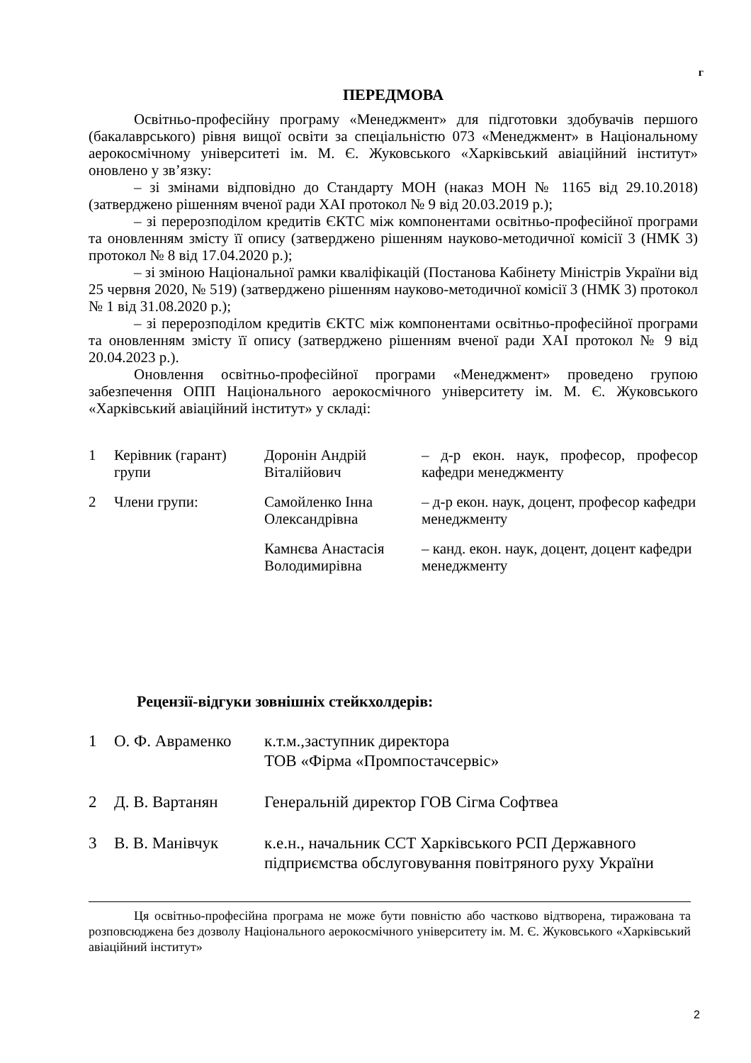г
ПЕРЕДМОВА
Освітньо-професійну програму «Менеджмент» для підготовки здобувачів першого (бакалаврського) рівня вищої освіти за спеціальністю 073 «Менеджмент» в Національному аерокосмічному університеті ім. М. Є. Жуковського «Харківський авіаційний інститут» оновлено у зв’язку:
– зі змінами відповідно до Стандарту МОН (наказ МОН № 1165 від 29.10.2018) (затверджено рішенням вченої ради ХАІ протокол № 9 від 20.03.2019 р.);
– зі перерозподілом кредитів ЄКТС між компонентами освітньо-професійної програми та оновленням змісту її опису (затверджено рішенням науково-методичної комісії 3 (НМК 3) протокол № 8 від 17.04.2020 р.);
– зі зміною Національної рамки кваліфікацій (Постанова Кабінету Міністрів України від 25 червня 2020, № 519) (затверджено рішенням науково-методичної комісії 3 (НМК 3) протокол № 1 від 31.08.2020 р.);
– зі перерозподілом кредитів ЄКТС між компонентами освітньо-професійної програми та оновленням змісту її опису (затверджено рішенням вченої ради ХАІ протокол № 9 від 20.04.2023 р.).
Оновлення освітньо-професійної програми «Менеджмент» проведено групою забезпечення ОПП Національного аерокосмічного університету ім. М. Є. Жуковського «Харківський авіаційний інститут» у складі:
| 1 | Керівник (гарант) групи | Доронін Андрій Віталійович | – д-р екон. наук, професор, професор кафедри менеджменту |
| 2 | Члени групи: | Самойленко Інна Олександрівна | – д-р екон. наук, доцент, професор кафедри менеджменту |
| | | Камнєва Анастасія Володимирівна | – канд. екон. наук, доцент, доцент кафедри менеджменту |
Рецензії-відгуки зовнішніх стейкхолдерів:
| 1 | О. Ф. Авраменко | к.т.м.,заступник директора ТОВ «Фірма «Промпостачсервіс» |
| 2 | Д. В. Вартанян | Генеральній директор ГОВ Сігма Софтвеа |
| 3 | В. В. Манівчук | к.е.н., начальник ССТ Харківського РСП Державного підприємства обслуговування повітряного руху України |
Ця освітньо-професійна програма не може бути повністю або частково відтворена, тиражована та розповсюджена без дозволу Національного аерокосмічного університету ім. М. Є. Жуковського «Харківський авіаційний інститут»
2